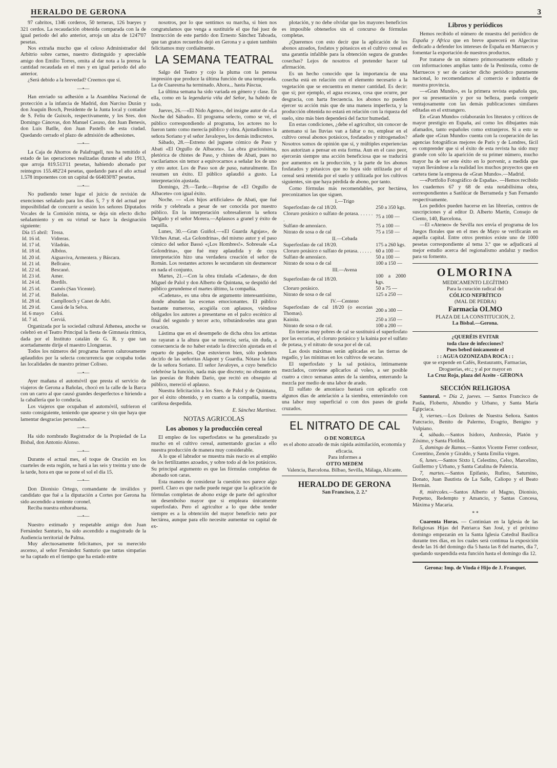HERALDO DE GERONA 3
97 cabritos, 1346 corderos, 50 terneras, 126 bueyes y 321 cerdos. La recaudación obtenida comparada con la de igual periodo del año anterior, arroja un alza de 1247'07 pesetas.
Nos extraña mucho que el celoso Administrador del Arbitrio sobre carnes, nuestro distinguido y apreciable amigo don Emilio Torres, omita al dar nota a la prensa la cantidad recaudada en el mes y en igual periodo del año anterior.
¿Será debido a la brevedad? Creemos que sí.
—•—
Han enviado su adhesión a la Asamblea Nacional de protección a la infancia de Madrid, don Narciso Durán y don Joaquín Bosch, Presidente de la Junta local y contador de S. Feliu de Guixols, respectivamente, y los Sres. don Domingo Cánovas, don Manuel Casuso, don Juan Benesis, don Luis Batlle, don Juan Pastells de esta ciudad. Quedando cerrado el plazo de admisión de adhesiones.
—•—
La Caja de Ahorros de Palafrugell, nos ha remitido el estado de las operaciones realizadas durante el año 1913, que arroja 819.513'11 pesetas, habiendo abonado por reintegros 155.482'24 pesetas, quedando para el año actual 1.578 imponentes con un capital de 664030'87 pesetas.
—•—
No pudiendo tener lugar el juicio de revisión de exenciones señalado para los días 5, 7 y 8 del actual por imposibilidad de concurrir a sesión los señores Diputados Vocales de la Comisión mixta, se deja sin efecto dicho señalamiento y en su virtud se hace la designación siguiente:
| Día 15 abril: | Tossa. |
| Id. 16 id. | Vidreras. |
| Id. 17 id. | Viladrán. |
| Id. 18 id. | Albóns. |
| Id. 20 id. | Aiguaviva, Armentera. y Báscara. |
| Id. 21 id. | Bellcaire. |
| Id. 22 id. | Bescanó. |
| Id. 23 id. | Amer. |
| Id. 24 id. | Bordils. |
| Id. 25 id. | Camós (San Vicente). |
| Id. 27 id. | Bañolas. |
| Id. 28 id. | Campllonch y Canet de Adri. |
| Id. 29 id. | Cassá de la Selva. |
| Id. 6 mayo | Celrá. |
| Id. 7 id. | Cerviá. |
Organizada por la sociedad cultural Athenea, anoche se celebró en el Teatro Principal la fiesta de Gimnasia rítmica, dada por el Instituto catalán de G. R. y que tan acertadamente dirije el maestro Llongueras.
Todos los números del programa fueron calurosamente aplaudidos por la selecta concurrencia que ocupaba todas las localidades de nuestro primer Coliseo.
—•—
Ayer mañana el automóvil que presta el servicio de viajeros de Gerona a Bañolas, chocó en la calle de la Barca con un carro al que causó grandes desperfectos e hiriendo a la caballería que lo conducía.
Los viajeros que ocupaban el automóvil, sufrieron el susto consiguiente, teniendo que apearse y sin que haya que lamentar desgracias personales.
—•—
Ha sido nombrado Registrador de la Propiedad de La Bisbal, don Antonio Alonso.
—•—
Durante el actual mes, el toque de Oración en los cuarteles de esta región, se hará a las seis y treinta y uno de la tarde, hora en que se pone el sol el día 15.
—•—
Don Dionisio Ortego, comandante de inválidos y candidato que fué a la diputación a Cortes por Gerona ha sido ascendido a teniente coronel.
Reciba nuestra enhorabuena.
—•—
Nuestro estimado y respetable amigo don Juan Fernández Santurio, ha sido ascendido a magistrado de la Audiencia territorial de Palma.
Muy afectuosamente felicitamos, por su merecido ascenso, al señor Fernández Santurio que tantas simpatías se ha captado en el tiempo que ha estado entre
nosotros, por lo que sentimos su marcha, si bien nos congratulamos que venga a sustituirle el que fué juez de Instrucción de este partido don Ernesto Sánchez Taboada, que tan gratos recuerdos dejó en Gerona y a quien también felicitamos muy cordialmente.
LA SEMANA TEATRAL
Salgo del Teatro y cojo la pluma con la penosa impresión que produce la última función de una temporada. La de Cuaresma ha terminado. Ahora... hasta Páscua.
La última semana ha sido variada en género y clase. En ella, como en la legendaria viña del Señor, ha habido de todo.
Jueves, 26.—«El Nido Ageno», del insigne autor de «La Noche del Sábado». El programa selecto, como se vé, el público correspondiendo al programa, los actores no lo fueron tanto como merecía público y obra. Ajustadísimos la señora Soriano y el señor Javaloyes, los demás indiscretos.
Sábado, 28.—Estreno del juguete cómico de Paso y Abati «El Orgullo de Albacete». La obra graciosísima, pletórica de chistes de Paso, y chistes de Abati, pues no vacilaríamos sin temor a equivocarnos a señalar los de uno y otro autor. Los de Paso son de paso, naturalmente. En resumen un éxito. El público aplaudió a gusto. La interpretación ajustada.
Domingo, 29.—Tarde.—Reprise de «El Orgullo de Albacete» con igual éxito.
Noche. — «Los hijos artificiales» de Abati, que fué reída y celebrada a pesar de ser conocida por nuestro público. En la interpretación sobresalieron la señora Delgado y el señor Morera.—Aplausos a granel y éxito de taquilla.
Lunes, 30.—Gran Guiñol.—«El Guarda Agujas», de Vilches Amat. «La Golondrina», del mismo autor y el paso cómico del señor Bassó «¡Los Hombres!». Sobresale «La Golondrina», que fué muy aplaudida y de cuya interpretación hizo una verdadera creación el señor de Román. Los restantes actores le secundaron sin desmerecer en nada el conjunto.
Martes, 21.—Con la obra titulada «Cadenas», de don Miguel de Palol y don Alberto de Quintana, se despidió del público gerundense el martes último, la compañía.
«Cadenas», es una obra de argumento interesantísimo, donde abundan las escenas emocionantes. El público bastante numeroso, acogióla con aplausos, viéndose obligados los autores a presentarse en el palco escénico al final del segundo y tercer acto, tributándoseles una gran ovación.
Lástima que en el desempeño de dicha obra los artistas no rayaran a la altura que se merecía; sería, sin duda, a consecuencia de no haber estado la dirección ajustada en el reparto de papeles. Que estuvieron bien, sólo podemos decirlo de las señoritas Alapont y Guardia. Nótase la falta de la señora Soriano. El señor Javaloyes, a cuyo beneficio celebróse la función, nada más que discreto; no obstante en las poesías de Rubén Darío, que recitó en obsequio al público, mereció el aplauso.
Nuestra felicitación a los Sres. de Palol y de Quintana, por el éxito obtenido, y en cuanto a la compañía, nuestra cariñosa despedida.
E. Sánchez Martínez.
NOTAS AGRICOLAS
Los abonos y la producción cereal
El empleo de los superfosfatos se ha generalizado ya mucho en el cultivo cereal, aumentando gracias a ello nuestra producción de manera muy considerable.
A lo que el labrador se muestra más reacio es al empléo de los fertilizantes azoados, y sobre todo al de los potásicos. Su principal argumento es que las fórmulas completas de abonado son caras.
Esta manera de considerar la cuestión nos parece algo pueril. Claro es que nadie puede negar que la aplicación de fórmulas completas de abono exige de parte del agricultor un desembolso mayor que si empleara únicamente superfosfato. Pero el agricultor a lo que debe tender siempre es a la obtención del mayor beneficio neto por hectárea, aunque para ello necesite aumentar su capital de ex-
plotación, y no debe olvidar que los mayores beneficios es imposible obtenerlos sin el concurso de fórmulas completas.
¿Queremos con esto decir que la aplicación de los abonos azoados, fosfatos y pótasicos en el cultivo cereal es una garantía infalible para la obtención segura de grandes cosechas? Lejos de nosotros el pretender hacer tal afirmación.
Es un hecho conocido que la importancia de una cosecha está en relación con el elemento necesario a la vegetación que se encuentra en menor cantidad. Es decir: que si; por ejemplo, el agua escasea, cosa que ocurre, por desgracia, con harta frecuencia. los abonos no pueden ejercer su acción más que de una manera imperfecta, y la producción obtenida no estará en relación con la riqueza del suelo, sino más bien dependerá del factor humedad.
En estas condiciones, ¿debe el agricultor, sin conocer de antemano si las lluvias van a faltar o no, emplear en el cultivo cereal abonos potásicos, fosfatados y nitrogenados? Nosotros somos de opinión que sí, y múltiples experiencias nos autorizan a pensar en esta forma. Aun en el caso peor, ejercerán siempre una acción beneficiosa que se traducirá por aumentos en la producción, y la parte de los abonos fosfatados y pótasicos que no haya sido utilizada por el cereal será retenida por el suelo y utilizada por los cultivos siguientes, sin que haya pérdida de abono, por tanto.
Como fórmulas más recomendables, por hectárea, preconizamos las que siguen.
| I.—Trigo | |
| Snperfosfato de cal 18/20. | 250 a 350 kgs. |
| Cloruro potásico o sulfato de potasa. . . . . . . | 75 a 100 — |
| Sulfato de amoníaco. | 75 a 100 — |
| Nitrato de sosa o de cal | 75 a 150 — |
| II.—Cebada | |
| Superfosfato de cal 18/20. | 175 a 260 kgs. |
| Cloruro potásico o sulfato de potasa. . . . . . | 60 a 100 — |
| Sulfato de amoníaco. | 50 a 100 — |
| Nitrato de sosa o de cal | 100 a 150 — |
| III.—Avena | |
| Superfosfato de cal 18/20. | 100 a 2000 kgs. |
| Cloruro potásico. | 50 a 75 — |
| Nitrato de sosa o de cal | 125 a 250 — |
| IV.—Centeno | |
| Superfosfato de cal 18/20 (o escorias Thomas). | 200 a 300 — |
| Kainita. | 250 a 350 — |
| Nitrato de sosa o de cal. | 100 a 200 — |
En tierras muy pobres de cal se sustituirá el superfosfato por las escorias, el cloruro potásico y la kainia por el sulfato de potasa, y el nitrato de sosa por el de cal.
Las dosis máximas serán aplicadas en las tierras de regadío, y las mínimas en los cultivos de secano.
El superfosfato y la sal potásica, íntimamente mezclados, conviene aplicarlos al voleo, a ser posible cuatro a cinco semanas antes de la siembra, enterrando la mezcla por medio de una labor de arado.
El sulfato de amoníaco bastará con aplicarlo con algunos días de antelación a la siembra, enterrándolo con una labor muy superficial o con dos pases de grada cruzados.
EL NITRATO DE CAL
O DE NORUEGA
es el abono azoado de más rápida asimilación, economía y eficacia.
Para informes a
OTTO MEDEM
Valencia, Barcelona. Bilbao, Sevilla, Málaga, Alicante.
HERALDO DE GERONA
San Francisco, 2. 2.º
Libros y periódicos
Hemos recibido el número de muestra del periódico de España y Africa que en breve aparecerá en Algeciras dedicado a defender los intereses de España en Marruecos y fomentar la exportación de nuestros productos.
Por tratarse de un número primorosamente editado y con informaciones amplias tanto de la Península, como de Marruecos y ser de carácter dicho periódico puramente nacional, lo recomendamos al comercio e industria de nuestra provincia.
—«Gran Mundo», es la primera revista española que, por su presentación y por su belleza, pueda competir ventajosamente con las demás publicaciones similares editadas en el extrangero.
En «Gran Mundo» colaborarán los literatos y críticos de mayor prestigio en España, así como los dibujantes más afamados, tanto españoles como extranjeros. Si a esto se añade que «Gran Mundo» cuenta con la cooperación de las agencias fotográficas mejores de París y de Londres, fácil es comprender que si el éxito de esta revista ha sido muy grande con sólo la aparición de su primer número, mucho mayor ha de ser este éxito en lo porvenir, a medida que vayan llevándose a la realidad los muchos proyectos que en cartera tiene la empresa de «Gran Mundo».—Madrid.
—«Portfolio Fotográfico de España». —Hemos recibido los cuadernos 67 y 68 de esta notabilísima obra, eorrespondientes a Sanlúcar de Berrameda y San Fernando respectivamente.
Los pedidos pueden hacerse en las librerías, centros de suscripciones y al editor D. Alberto Martín, Consejo de Ciento, 140, Barcelona.
—El «Ateneo» de Sevilla nos envía el programa de los Juegos florales que en el mes de Mayo se verificarán en aquella capital. Entre otros premios existe uno de 1000 pesetas correspondiente al tema 3.º que se adjudicará al mejor estudio acerca del regionalismo andaluz y medios para su fomento.
OLMORINA
MEDICAMENTO LEGÍTIMO
Para la curación radical del
CÓLICO NEFRÍTICO
(MAL DE PEDRA)
Farmacia OLMO
PLAZA DE LA CONSTITUCION, 2.
La Bisbal.—Gerona.
¿QUERÉIS EVITAR
toda clase de infecciones?
Pues bebed únicamente el
: : AGUA OZONIZADA ROCA : :
que se expende en Cafés, Restaurants, Farmacias, Droguerías, etc.; y al por mayor en
La Cruz Roja, plaza del Aceite - GERONA
SECCIÓN RELIGIOSA
Santoral. = Día 2, jueves. — Santos Francisco de Paula, Floberto, Abundio y Urbano, y Santa María Egipciaca.
3, viernes.—Los Dolores de Nuestra Señora. Santos Pancracio, Benito de Palermo, Evagrio, Benigno y Vulpiano.
4, sábado.—Santos Isidoro, Ambrosio, Platón y Zósimo, y Santa Flotilda.
5, domingo de Ramos.—Santos Vicente Ferrer confesor, Corentino, Zenón y Giraldo, y Santa Emilia virgen.
6, lunes.—Santos Sixto I, Celestino, Celso, Marcelino, Guillermo y Urbano, y Santa Catalina de Palencia.
7, martes.—Santos Epifanio, Rufino, Saturnino, Donato, Juan Bautista de La Salle, Caliopo y el Beato Hermán.
8, miércoles.—Santos Alberto el Magno, Dionisio, Perpetuo, Redempto y Amancio, y Santas Concesa, Máxima y Macaria.
* *
Cuarenta Horas. — Continúan en la Iglesia de las Religiosas Hijas del Patriarca San José, y el próximo domingo empezarán en la Santa Iglesia Catedral Basílica durante tres días, en los cuales será continua la exposición desde las 16 del domingo día 5 hasta las 8 del martes, día 7, quedando suspendida esta función hasta el domingo día 12.
Gerona: Imp. de Viuda é Hijo de J. Franquet.